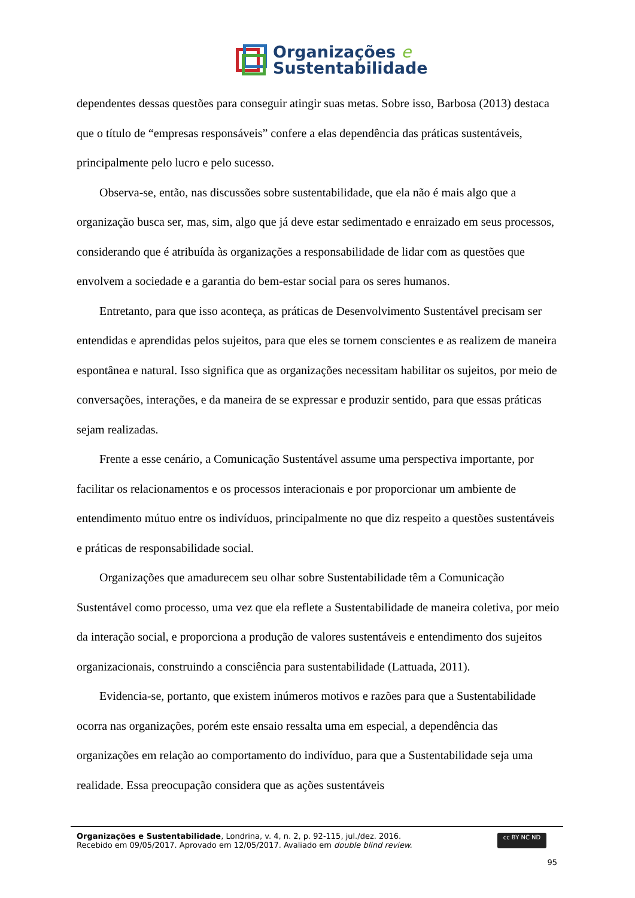Organizações e
Sustentabilidade
dependentes dessas questões para conseguir atingir suas metas. Sobre isso, Barbosa (2013) destaca que o título de “empresas responsáveis” confere a elas dependência das práticas sustentáveis, principalmente pelo lucro e pelo sucesso.
Observa-se, então, nas discussões sobre sustentabilidade, que ela não é mais algo que a organização busca ser, mas, sim, algo que já deve estar sedimentado e enraizado em seus processos, considerando que é atribuída às organizações a responsabilidade de lidar com as questões que envolvem a sociedade e a garantia do bem-estar social para os seres humanos.
Entretanto, para que isso aconteça, as práticas de Desenvolvimento Sustentável precisam ser entendidas e aprendidas pelos sujeitos, para que eles se tornem conscientes e as realizem de maneira espontânea e natural. Isso significa que as organizações necessitam habilitar os sujeitos, por meio de conversações, interações, e da maneira de se expressar e produzir sentido, para que essas práticas sejam realizadas.
Frente a esse cenário, a Comunicação Sustentável assume uma perspectiva importante, por facilitar os relacionamentos e os processos interacionais e por proporcionar um ambiente de entendimento mútuo entre os indivíduos, principalmente no que diz respeito a questões sustentáveis e práticas de responsabilidade social.
Organizações que amadurecem seu olhar sobre Sustentabilidade têm a Comunicação Sustentável como processo, uma vez que ela reflete a Sustentabilidade de maneira coletiva, por meio da interação social, e proporciona a produção de valores sustentáveis e entendimento dos sujeitos organizacionais, construindo a consciência para sustentabilidade (Lattuada, 2011).
Evidencia-se, portanto, que existem inúmeros motivos e razões para que a Sustentabilidade ocorra nas organizações, porém este ensaio ressalta uma em especial, a dependência das organizações em relação ao comportamento do indivíduo, para que a Sustentabilidade seja uma realidade. Essa preocupação considera que as ações sustentáveis
Organizações e Sustentabilidade, Londrina, v. 4, n. 2, p. 92-115, jul./dez. 2016.
Recebido em 09/05/2017. Aprovado em 12/05/2017. Avaliado em double blind review.
cc BY NC ND
95